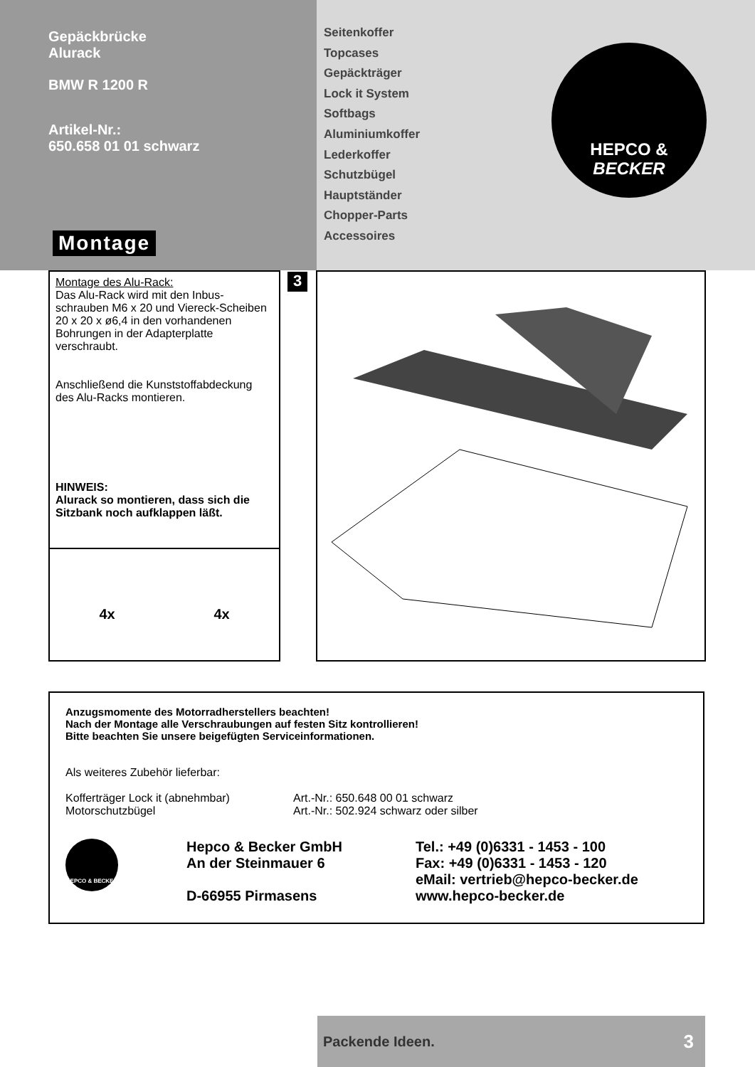Gepäckbrücke
Alurack
BMW R 1200 R
Artikel-Nr.:
650.658 01 01 schwarz
Montage
Seitenkoffer
Topcases
Gepäckträger
Lock it System
Softbags
Aluminiumkoffer
Lederkoffer
Schutzbügel
Hauptständer
Chopper-Parts
Accessoires
HEPCO &
BECKER
Montage des Alu-Rack:
Das Alu-Rack wird mit den Inbus-schrauben M6 x 20 und Viereck-Scheiben 20 x 20 x ø6,4 in den vorhandenen Bohrungen in der Adapterplatte verschraubt.
Anschließend die Kunststoffabdeckung des Alu-Racks montieren.
HINWEIS:
Alurack so montieren, dass sich die Sitzbank noch aufklappen läßt.
4x 4x
3
Anzugsmomente des Motorradherstellers beachten!
Nach der Montage alle Verschraubungen auf festen Sitz kontrollieren!
Bitte beachten Sie unsere beigefügten Serviceinformationen.
Als weiteres Zubehör lieferbar:
Kofferträger Lock it (abnehmbar)
Motorschutzbügel
Art.-Nr.: 650.648 00 01 schwarz
Art.-Nr.: 502.924 schwarz oder silber
HEPCO & BECKER
Hepco & Becker GmbH
An der Steinmauer 6
D-66955 Pirmasens
Tel.: +49 (0)6331 - 1453 - 100
Fax: +49 (0)6331 - 1453 - 120
eMail: vertrieb@hepco-becker.de
www.hepco-becker.de
Packende Ideen. 3